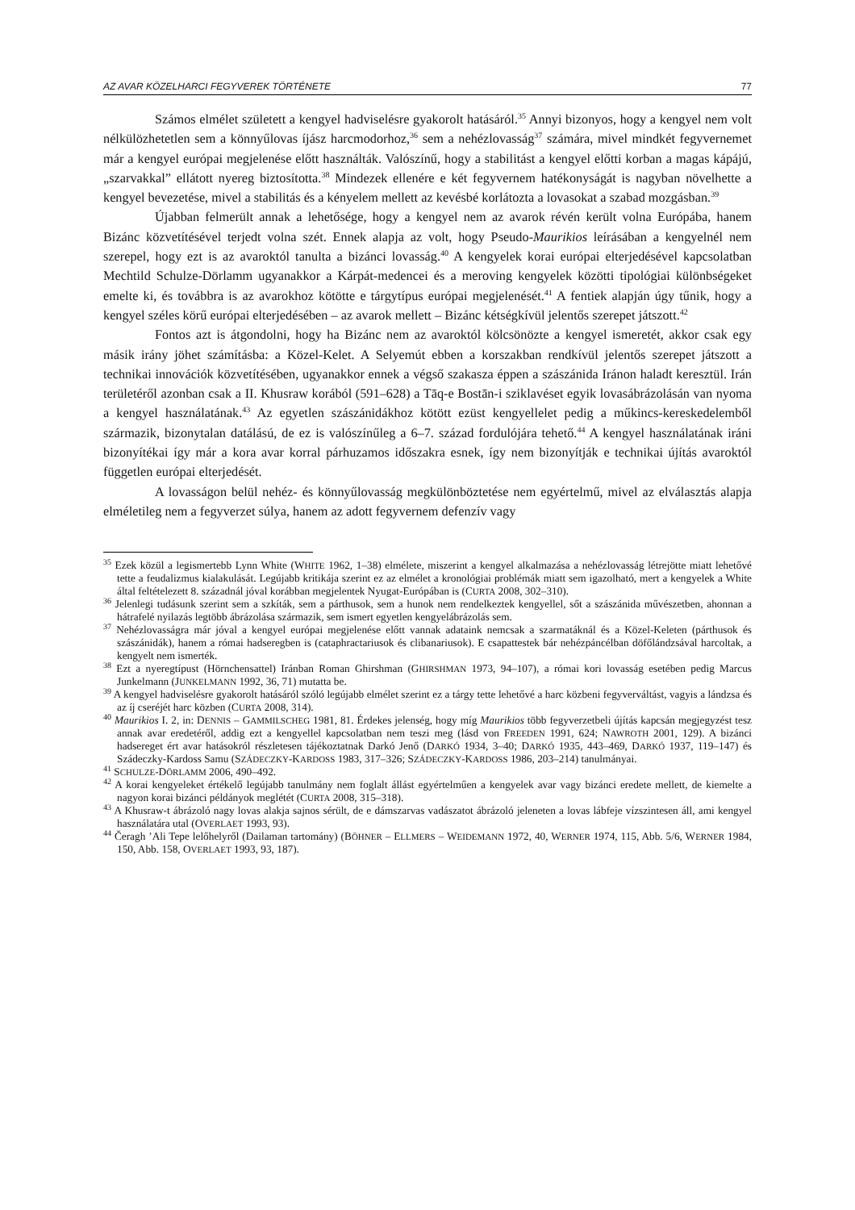AZ AVAR KÖZELHARCI FEGYVEREK TÖRTÉNETE 77
Számos elmélet született a kengyel hadviselésre gyakorolt hatásáról.<sup>35</sup> Annyi bizonyos, hogy a kengyel nem volt nélkülözhetetlen sem a könnyűlovas íjász harcmodorhoz,<sup>36</sup> sem a nehézlovasság<sup>37</sup> számára, mivel mindkét fegyvernemet már a kengyel európai megjelenése előtt használták. Valószínű, hogy a stabilitást a kengyel előtti korban a magas kápájú, „szarvakkal” ellátott nyereg biztosította.<sup>38</sup> Mindezek ellenére e két fegyvernem hatékonyságát is nagyban növelhette a kengyel bevezetése, mivel a stabilitás és a kényelem mellett az kevésbé korlátozta a lovasokat a szabad mozgásban.<sup>39</sup>
Újabban felmerült annak a lehetősége, hogy a kengyel nem az avarok révén került volna Európába, hanem Bizánc közvetítésével terjedt volna szét. Ennek alapja az volt, hogy Pseudo-Maurikios leírásában a kengyelnél nem szerepel, hogy ezt is az avaroktól tanulta a bizánci lovasság.<sup>40</sup> A kengyelek korai európai elterjedésével kapcsolatban Mechtild Schulze-Dörlamm ugyanakkor a Kárpát-medencei és a meroving kengyelek közötti tipológiai különbségeket emelte ki, és továbbra is az avarokhoz kötötte e tárgytípus európai megjelenését.<sup>41</sup> A fentiek alapján úgy tűnik, hogy a kengyel széles körű európai elterjedésében – az avarok mellett – Bizánc kétségkívül jelentős szerepet játszott.<sup>42</sup>
Fontos azt is átgondolni, hogy ha Bizánc nem az avaroktól kölcsönözte a kengyel ismeretét, akkor csak egy másik irány jöhet számításba: a Közel-Kelet. A Selyemút ebben a korszakban rendkívül jelentős szerepet játszott a technikai innovációk közvetítésében, ugyanakkor ennek a végső szakasza éppen a szászánida Iránon haladt keresztül. Irán területéről azonban csak a II. Khusraw korából (591–628) a Tāq-e Bostān-i sziklavéset egyik lovasábrázolásán van nyoma a kengyel használatának.<sup>43</sup> Az egyetlen szászánidákhoz kötött ezüst kengyellelet pedig a műkincs-kereskedelemből származik, bizonytalan datálású, de ez is valószínűleg a 6–7. század fordulójára tehető.<sup>44</sup> A kengyel használatának iráni bizonyítékai így már a kora avar korral párhuzamos időszakra esnek, így nem bizonyítják e technikai újítás avaroktól független európai elterjedését.
A lovasságon belül nehéz- és könnyűlovasság megkülönböztetése nem egyértelmű, mivel az elválasztás alapja elméletileg nem a fegyverzet súlya, hanem az adott fegyvernem defenzív vagy
<sup>35</sup> Ezek közül a legismertebb Lynn White (WHITE 1962, 1–38) elmélete, miszerint a kengyel alkalmazása a nehézlovasság létrejötte miatt lehetővé tette a feudalizmus kialakulását. Legújabb kritikája szerint ez az elmélet a kronológiai problémák miatt sem igazolható, mert a kengyelek a White által feltételezett 8. századnál jóval korábban megjelentek Nyugat-Európában is (CURTA 2008, 302–310).
<sup>36</sup> Jelenlegi tudásunk szerint sem a szkíták, sem a párthusok, sem a hunok nem rendelkeztek kengyellel, sőt a szászánida művészetben, ahonnan a hátrafelé nyilazás legtöbb ábrázolása származik, sem ismert egyetlen kengyelábrázolás sem.
<sup>37</sup> Nehézlovasságra már jóval a kengyel európai megjelenése előtt vannak adataink nemcsak a szarmatáknál és a Közel-Keleten (párthusok és szászánidák), hanem a római hadseregben is (cataphractariusok és clibanariusok). E csapattestek bár nehézpáncélban döfőlándzsával harcoltak, a kengyelt nem ismerték.
<sup>38</sup> Ezt a nyeregtípust (Hörnchensattel) Iránban Roman Ghirshman (GHIRSHMAN 1973, 94–107), a római kori lovasság esetében pedig Marcus Junkelmann (JUNKELMANN 1992, 36, 71) mutatta be.
<sup>39</sup> A kengyel hadviselésre gyakorolt hatásáról szóló legújabb elmélet szerint ez a tárgy tette lehetővé a harc közbeni fegyverváltást, vagyis a lándzsa és az íj cseréjét harc közben (CURTA 2008, 314).
<sup>40</sup> Maurikios I. 2, in: DENNIS – GAMMILSCHEG 1981, 81. Érdekes jelenség, hogy míg Maurikios több fegyverzetbeli újítás kapcsán megjegyzést tesz annak avar eredetéről, addig ezt a kengyellel kapcsolatban nem teszi meg (lásd von FREEDEN 1991, 624; NAWROTH 2001, 129). A bizánci hadsereget ért avar hatásokról részletesen tájékoztatnak Darkó Jenő (DARKÓ 1934, 3–40; DARKÓ 1935, 443–469, DARKÓ 1937, 119–147) és Szádeczky-Kardoss Samu (SZÁDECZKY-KARDOSS 1983, 317–326; SZÁDECZKY-KARDOSS 1986, 203–214) tanulmányai.
<sup>41</sup> SCHULZE-DÖRLAMM 2006, 490–492.
<sup>42</sup> A korai kengyeleket értékelő legújabb tanulmány nem foglalt állást egyértelműen a kengyelek avar vagy bizánci eredete mellett, de kiemelte a nagyon korai bizánci példányok meglétét (CURTA 2008, 315–318).
<sup>43</sup> A Khusraw-t ábrázoló nagy lovas alakja sajnos sérült, de e dámszarvas vadászatot ábrázoló jeleneten a lovas lábfeje vízszintesen áll, ami kengyel használatára utal (OVERLAET 1993, 93).
<sup>44</sup> Čeragh ’Ali Tepe lelőhelyről (Dailaman tartomány) (BÖHNER – ELLMERS – WEIDEMANN 1972, 40, WERNER 1974, 115, Abb. 5/6, WERNER 1984, 150, Abb. 158, OVERLAET 1993, 93, 187).